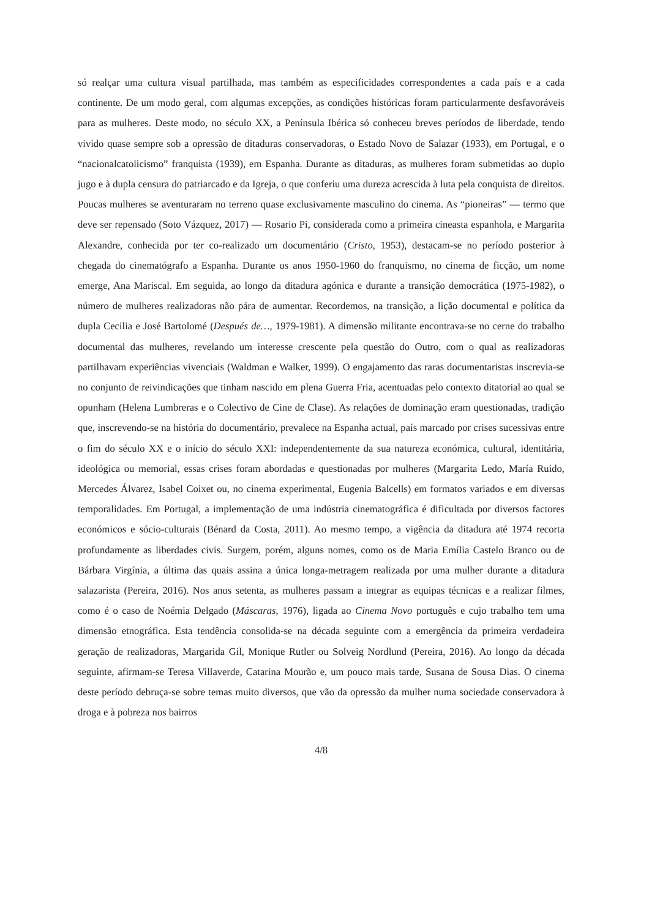só realçar uma cultura visual partilhada, mas também as especificidades correspondentes a cada país e a cada continente. De um modo geral, com algumas excepções, as condições históricas foram particularmente desfavoráveis para as mulheres. Deste modo, no século XX, a Península Ibérica só conheceu breves períodos de liberdade, tendo vivido quase sempre sob a opressão de ditaduras conservadoras, o Estado Novo de Salazar (1933), em Portugal, e o “nacionalcatolicismo” franquista (1939), em Espanha. Durante as ditaduras, as mulheres foram submetidas ao duplo jugo e à dupla censura do patriarcado e da Igreja, o que conferiu uma dureza acrescida à luta pela conquista de direitos. Poucas mulheres se aventuraram no terreno quase exclusivamente masculino do cinema. As “pioneiras” — termo que deve ser repensado (Soto Vázquez, 2017) — Rosario Pi, considerada como a primeira cineasta espanhola, e Margarita Alexandre, conhecida por ter co-realizado um documentário (Cristo, 1953), destacam-se no período posterior à chegada do cinematógrafo a Espanha. Durante os anos 1950-1960 do franquismo, no cinema de ficção, um nome emerge, Ana Mariscal. Em seguida, ao longo da ditadura agónica e durante a transição democrática (1975-1982), o número de mulheres realizadoras não pára de aumentar. Recordemos, na transição, a lição documental e política da dupla Cecilia e José Bartolomé (Después de…, 1979-1981). A dimensão militante encontrava-se no cerne do trabalho documental das mulheres, revelando um interesse crescente pela questão do Outro, com o qual as realizadoras partilhavam experiências vivenciais (Waldman e Walker, 1999). O engajamento das raras documentaristas inscrevia-se no conjunto de reivindicações que tinham nascido em plena Guerra Fria, acentuadas pelo contexto ditatorial ao qual se opunham (Helena Lumbreras e o Colectivo de Cine de Clase). As relações de dominação eram questionadas, tradição que, inscrevendo-se na história do documentário, prevalece na Espanha actual, país marcado por crises sucessivas entre o fim do século XX e o início do século XXI: independentemente da sua natureza económica, cultural, identitária, ideológica ou memorial, essas crises foram abordadas e questionadas por mulheres (Margarita Ledo, María Ruido, Mercedes Álvarez, Isabel Coixet ou, no cinema experimental, Eugenia Balcells) em formatos variados e em diversas temporalidades. Em Portugal, a implementação de uma indústria cinematográfica é dificultada por diversos factores económicos e sócio-culturais (Bénard da Costa, 2011). Ao mesmo tempo, a vigência da ditadura até 1974 recorta profundamente as liberdades civis. Surgem, porém, alguns nomes, como os de Maria Emília Castelo Branco ou de Bárbara Virgínia, a última das quais assina a única longa-metragem realizada por uma mulher durante a ditadura salazarista (Pereira, 2016). Nos anos setenta, as mulheres passam a integrar as equipas técnicas e a realizar filmes, como é o caso de Noémia Delgado (Máscaras, 1976), ligada ao Cinema Novo português e cujo trabalho tem uma dimensão etnográfica. Esta tendência consolida-se na década seguinte com a emergência da primeira verdadeira geração de realizadoras, Margarida Gil, Monique Rutler ou Solveig Nordlund (Pereira, 2016). Ao longo da década seguinte, afirmam-se Teresa Villaverde, Catarina Mourão e, um pouco mais tarde, Susana de Sousa Dias. O cinema deste período debruça-se sobre temas muito diversos, que vão da opressão da mulher numa sociedade conservadora à droga e à pobreza nos bairros
4/8